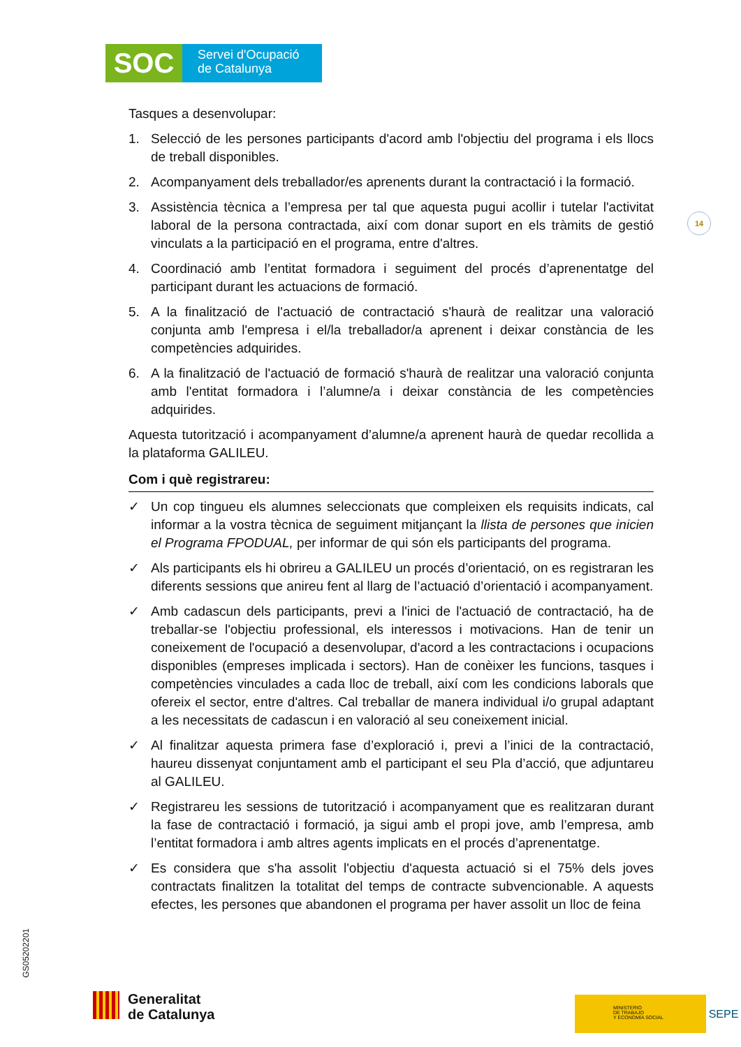SOC
Servei d'Ocupació
de Catalunya
14
GS05202201
Tasques a desenvolupar:
1. Selecció de les persones participants d'acord amb l'objectiu del programa i els llocs de treball disponibles.
2. Acompanyament dels treballador/es aprenents durant la contractació i la formació.
3. Assistència tècnica a l’empresa per tal que aquesta pugui acollir i tutelar l'activitat laboral de la persona contractada, així com donar suport en els tràmits de gestió vinculats a la participació en el programa, entre d'altres.
4. Coordinació amb l’entitat formadora i seguiment del procés d’aprenentatge del participant durant les actuacions de formació.
5. A la finalització de l'actuació de contractació s'haurà de realitzar una valoració conjunta amb l'empresa i el/la treballador/a aprenent i deixar constància de les competències adquirides.
6. A la finalització de l'actuació de formació s'haurà de realitzar una valoració conjunta amb l'entitat formadora i l’alumne/a i deixar constància de les competències adquirides.
Aquesta tutorització i acompanyament d’alumne/a aprenent haurà de quedar recollida a la plataforma GALILEU.
Com i què registrareu:
✓ Un cop tingueu els alumnes seleccionats que compleixen els requisits indicats, cal informar a la vostra tècnica de seguiment mitjançant la llista de persones que inicien el Programa FPODUAL, per informar de qui són els participants del programa.
✓ Als participants els hi obrireu a GALILEU un procés d’orientació, on es registraran les diferents sessions que anireu fent al llarg de l’actuació d’orientació i acompanyament.
✓ Amb cadascun dels participants, previ a l'inici de l'actuació de contractació, ha de treballar-se l'objectiu professional, els interessos i motivacions. Han de tenir un coneixement de l'ocupació a desenvolupar, d'acord a les contractacions i ocupacions disponibles (empreses implicada i sectors). Han de conèixer les funcions, tasques i competències vinculades a cada lloc de treball, així com les condicions laborals que ofereix el sector, entre d'altres. Cal treballar de manera individual i/o grupal adaptant a les necessitats de cadascun i en valoració al seu coneixement inicial.
✓ Al finalitzar aquesta primera fase d’exploració i, previ a l’inici de la contractació, haureu dissenyat conjuntament amb el participant el seu Pla d’acció, que adjuntareu al GALILEU.
✓ Registrareu les sessions de tutorització i acompanyament que es realitzaran durant la fase de contractació i formació, ja sigui amb el propi jove, amb l’empresa, amb l’entitat formadora i amb altres agents implicats en el procés d’aprenentatge.
✓ Es considera que s'ha assolit l'objectiu d'aquesta actuació si el 75% dels joves contractats finalitzen la totalitat del temps de contracte subvencionable. A aquests efectes, les persones que abandonen el programa per haver assolit un lloc de feina
Generalitat
de Catalunya
MINISTERIO
DE TRABAJO
Y ECONOMÍA SOCIAL
SEPE